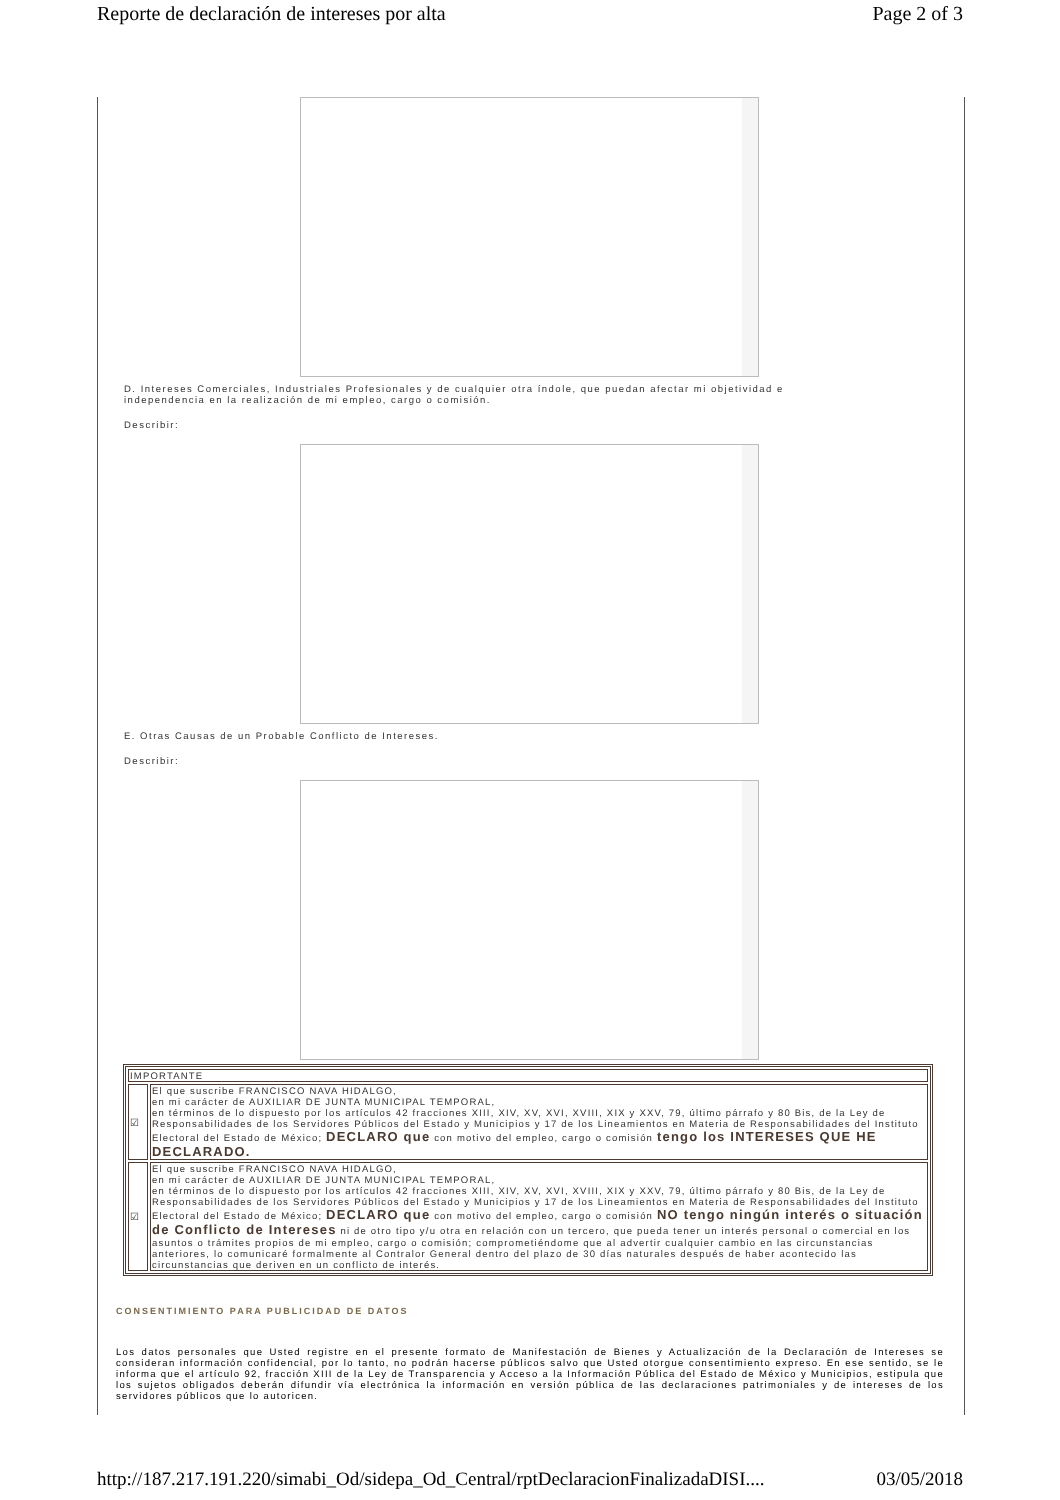Reporte de declaración de intereses por alta Page 2 of 3
D. Intereses Comerciales, Industriales Profesionales y de cualquier otra índole, que puedan afectar mi objetividad e
independencia en la realización de mi empleo, cargo o comisión.
Describir:
E. Otras Causas de un Probable Conflicto de Intereses.
Describir:
| IMPORTANTE | |
| ☑ | El que suscribe FRANCISCO NAVA HIDALGO, en mi carácter de AUXILIAR DE JUNTA MUNICIPAL TEMPORAL, en términos de lo dispuesto por los artículos 42 fracciones XIII, XIV, XV, XVI, XVIII, XIX y XXV, 79, último párrafo y 80 Bis, de la Ley de Responsabilidades de los Servidores Públicos del Estado y Municipios y 17 de los Lineamientos en Materia de Responsabilidades del Instituto Electoral del Estado de México; DECLARO que con motivo del empleo, cargo o comisión tengo los INTERESES QUE HE DECLARADO. |
| ☑ | El que suscribe FRANCISCO NAVA HIDALGO, en mi carácter de AUXILIAR DE JUNTA MUNICIPAL TEMPORAL, en términos de lo dispuesto por los artículos 42 fracciones XIII, XIV, XV, XVI, XVIII, XIX y XXV, 79, último párrafo y 80 Bis, de la Ley de Responsabilidades de los Servidores Públicos del Estado y Municipios y 17 de los Lineamientos en Materia de Responsabilidades del Instituto Electoral del Estado de México; DECLARO que con motivo del empleo, cargo o comisión NO tengo ningún interés o situación de Conflicto de Intereses ni de otro tipo y/u otra en relación con un tercero, que pueda tener un interés personal o comercial en los asuntos o trámites propios de mi empleo, cargo o comisión; comprometiéndome que al advertir cualquier cambio en las circunstancias anteriores, lo comunicaré formalmente al Contralor General dentro del plazo de 30 días naturales después de haber acontecido las circunstancias que deriven en un conflicto de interés. |
CONSENTIMIENTO PARA PUBLICIDAD DE DATOS
Los datos personales que Usted registre en el presente formato de Manifestación de Bienes y Actualización de la Declaración de Intereses se consideran información confidencial, por lo tanto, no podrán hacerse públicos salvo que Usted otorgue consentimiento expreso. En ese sentido, se le informa que el artículo 92, fracción XIII de la Ley de Transparencia y Acceso a la Información Pública del Estado de México y Municipios, estipula que los sujetos obligados deberán difundir vía electrónica la información en versión pública de las declaraciones patrimoniales y de intereses de los servidores públicos que lo autoricen.
http://187.217.191.220/simabi_Od/sidepa_Od_Central/rptDeclaracionFinalizadaDISI.... 03/05/2018